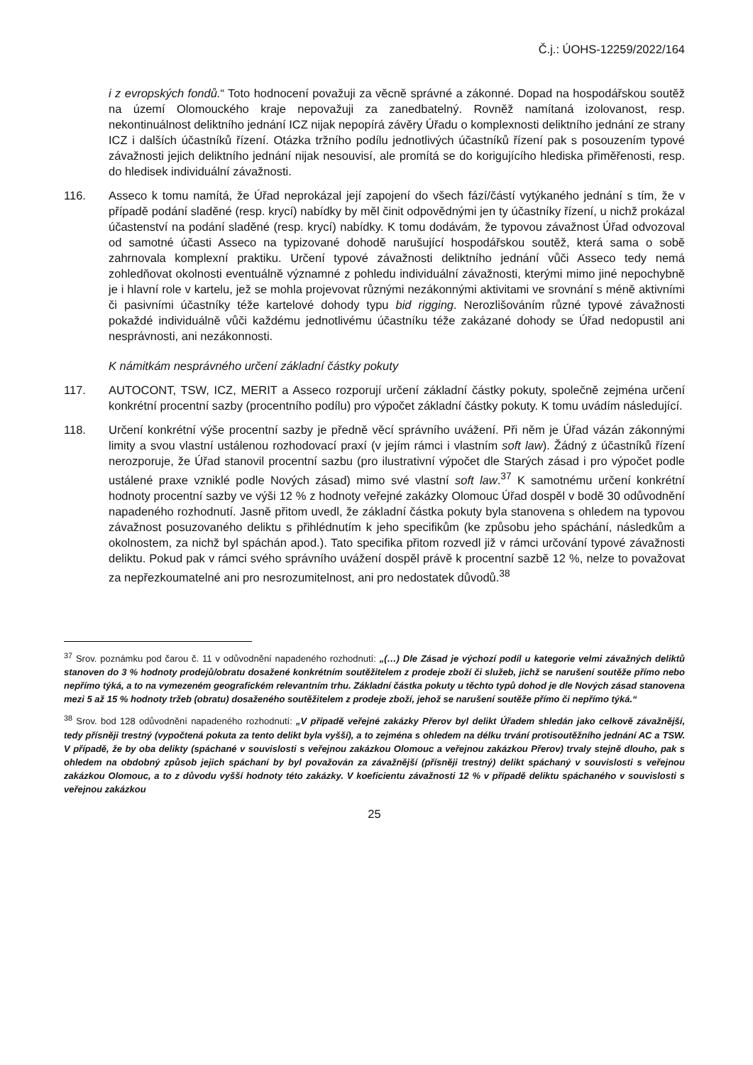Č.j.: ÚOHS-12259/2022/164
i z evropských fondů.“ Toto hodnocení považuji za věcně správné a zákonné. Dopad na hospodářskou soutěž na území Olomouckého kraje nepovažuji za zanedbatelný. Rovněž namítaná izolovanost, resp. nekontinuálnost deliktního jednání ICZ nijak nepopírá závěry Úřadu o komplexnosti deliktního jednání ze strany ICZ i dalších účastníků řízení. Otázka tržního podílu jednotlivých účastníků řízení pak s posouzením typové závažnosti jejich deliktního jednání nijak nesouvisí, ale promítá se do korigujícího hlediska přiměřenosti, resp. do hledisek individuální závažnosti.
116. Asseco k tomu namítá, že Úřad neprokázal její zapojení do všech fází/částí vytýkaného jednání s tím, že v případě podání sladěné (resp. krycí) nabídky by měl činit odpovědnými jen ty účastníky řízení, u nichž prokázal účastenství na podání sladěné (resp. krycí) nabídky. K tomu dodávám, že typovou závažnost Úřad odvozoval od samotné účasti Asseco na typizované dohodě narušující hospodářskou soutěž, která sama o sobě zahrnovala komplexní praktiku. Určení typové závažnosti deliktního jednání vůči Asseco tedy nemá zohledňovat okolnosti eventuálně významné z pohledu individuální závažnosti, kterými mimo jiné nepochybně je i hlavní role v kartelu, jež se mohla projevovat různými nezákonnými aktivitami ve srovnání s méně aktivními či pasivními účastníky téže kartelové dohody typu bid rigging. Nerozlišováním různé typové závažnosti pokaždé individuálně vůči každému jednotlivému účastníku téže zakázané dohody se Úřad nedopustil ani nesprávnosti, ani nezákonnosti.
K námitkám nesprávného určení základní částky pokuty
117. AUTOCONT, TSW, ICZ, MERIT a Asseco rozporují určení základní částky pokuty, společně zejména určení konkrétní procentní sazby (procentního podílu) pro výpočet základní částky pokuty. K tomu uvádím následující.
118. Určení konkrétní výše procentní sazby je předně věcí správního uvážení. Při něm je Úřad vázán zákonnými limity a svou vlastní ustálenou rozhodovací praxí (v jejím rámci i vlastním soft law). Žádný z účastníků řízení nerozporuje, že Úřad stanovil procentní sazbu (pro ilustrativní výpočet dle Starých zásad i pro výpočet podle ustálené praxe vzniklé podle Nových zásad) mimo své vlastní soft law.<sup>37</sup> K samotnému určení konkrétní hodnoty procentní sazby ve výši 12 % z hodnoty veřejné zakázky Olomouc Úřad dospěl v bodě 30 odůvodnění napadeného rozhodnutí. Jasně přitom uvedl, že základní částka pokuty byla stanovena s ohledem na typovou závažnost posuzovaného deliktu s přihlédnutím k jeho specifikům (ke způsobu jeho spáchání, následkům a okolnostem, za nichž byl spáchán apod.). Tato specifika přitom rozvedl již v rámci určování typové závažnosti deliktu. Pokud pak v rámci svého správního uvážení dospěl právě k procentní sazbě 12 %, nelze to považovat za nepřezkoumatelné ani pro nesrozumitelnost, ani pro nedostatek důvodů.<sup>38</sup>
<sup>37</sup> Srov. poznámku pod čarou č. 11 v odůvodnění napadeného rozhodnutí: „(…) Dle Zásad je výchozí podíl u kategorie velmi závažných deliktů stanoven do 3 % hodnoty prodejů/obratu dosažené konkrétním soutěžitelem z prodeje zboží či služeb, jichž se narušení soutěže přímo nebo nepřímo týká, a to na vymezeném geografickém relevantním trhu. Základní částka pokuty u těchto typů dohod je dle Nových zásad stanovena mezi 5 až 15 % hodnoty tržeb (obratu) dosaženého soutěžitelem z prodeje zboží, jehož se narušení soutěže přímo či nepřímo týká.“
<sup>38</sup> Srov. bod 128 odůvodnění napadeného rozhodnutí: „V případě veřejné zakázky Přerov byl delikt Úřadem shledán jako celkově závažnější, tedy přísněji trestný (vypočtená pokuta za tento delikt byla vyšší), a to zejména s ohledem na délku trvání protisoutěžního jednání AC a TSW. V případě, že by oba delikty (spáchané v souvislosti s veřejnou zakázkou Olomouc a veřejnou zakázkou Přerov) trvaly stejně dlouho, pak s ohledem na obdobný způsob jejich spáchaní by byl považován za závažnější (přísněji trestný) delikt spáchaný v souvislosti s veřejnou zakázkou Olomouc, a to z důvodu vyšší hodnoty této zakázky. V koeficientu závažnosti 12 % v případě deliktu spáchaného v souvislosti s veřejnou zakázkou
25